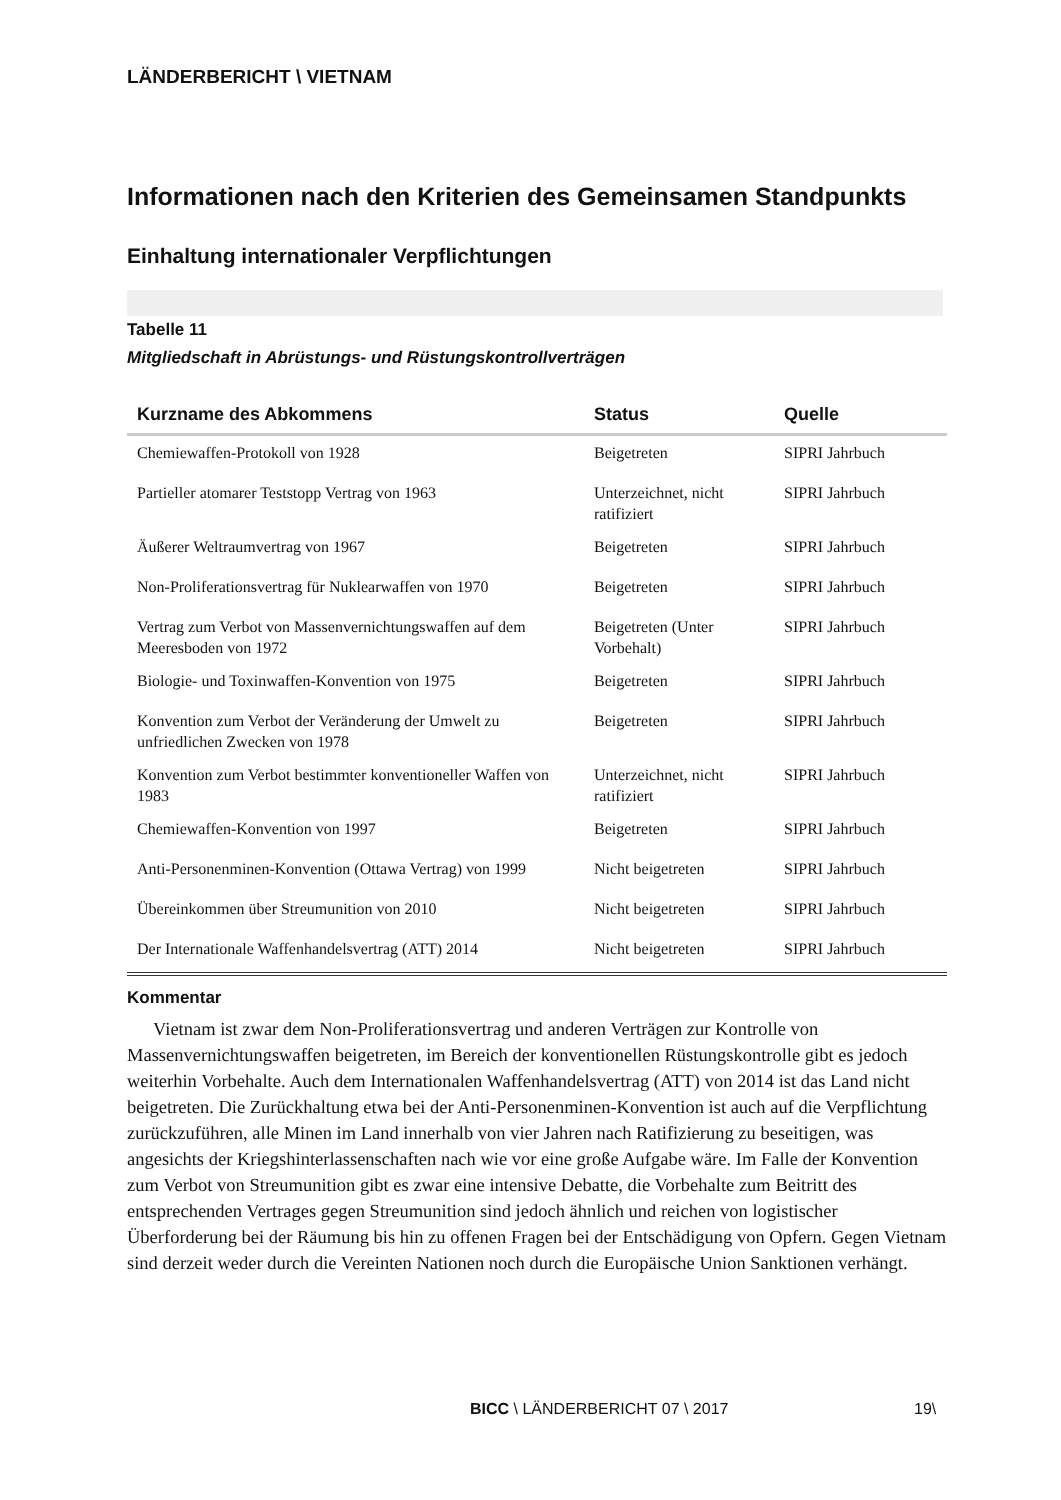LÄNDERBERICHT \ VIETNAM
Informationen nach den Kriterien des Gemeinsamen Standpunkts
Einhaltung internationaler Verpflichtungen
Tabelle 11
Mitgliedschaft in Abrüstungs- und Rüstungskontrollverträgen
| Kurzname des Abkommens | Status | Quelle |
| --- | --- | --- |
| Chemiewaffen-Protokoll von 1928 | Beigetreten | SIPRI Jahrbuch |
| Partieller atomarer Teststopp Vertrag von 1963 | Unterzeichnet, nicht ratifiziert | SIPRI Jahrbuch |
| Äußerer Weltraumvertrag von 1967 | Beigetreten | SIPRI Jahrbuch |
| Non-Proliferationsvertrag für Nuklearwaffen von 1970 | Beigetreten | SIPRI Jahrbuch |
| Vertrag zum Verbot von Massenvernichtungswaffen auf dem Meeresboden von 1972 | Beigetreten (Unter Vorbehalt) | SIPRI Jahrbuch |
| Biologie- und Toxinwaffen-Konvention von 1975 | Beigetreten | SIPRI Jahrbuch |
| Konvention zum Verbot der Veränderung der Umwelt zu unfriedlichen Zwecken von 1978 | Beigetreten | SIPRI Jahrbuch |
| Konvention zum Verbot bestimmter konventioneller Waffen von 1983 | Unterzeichnet, nicht ratifiziert | SIPRI Jahrbuch |
| Chemiewaffen-Konvention von 1997 | Beigetreten | SIPRI Jahrbuch |
| Anti-Personenminen-Konvention (Ottawa Vertrag) von 1999 | Nicht beigetreten | SIPRI Jahrbuch |
| Übereinkommen über Streumunition von 2010 | Nicht beigetreten | SIPRI Jahrbuch |
| Der Internationale Waffenhandelsvertrag (ATT) 2014 | Nicht beigetreten | SIPRI Jahrbuch |
Kommentar
Vietnam ist zwar dem Non-Proliferationsvertrag und anderen Verträgen zur Kontrolle von Massenvernichtungswaffen beigetreten, im Bereich der konventionellen Rüstungskontrolle gibt es jedoch weiterhin Vorbehalte. Auch dem Internationalen Waffenhandelsvertrag (ATT) von 2014 ist das Land nicht beigetreten. Die Zurückhaltung etwa bei der Anti-Personenminen-Konvention ist auch auf die Verpflichtung zurückzuführen, alle Minen im Land innerhalb von vier Jahren nach Ratifizierung zu beseitigen, was angesichts der Kriegshinterlassenschaften nach wie vor eine große Aufgabe wäre. Im Falle der Konvention zum Verbot von Streumunition gibt es zwar eine intensive Debatte, die Vorbehalte zum Beitritt des entsprechenden Vertrages gegen Streumunition sind jedoch ähnlich und reichen von logistischer Überforderung bei der Räumung bis hin zu offenen Fragen bei der Entschädigung von Opfern. Gegen Vietnam sind derzeit weder durch die Vereinten Nationen noch durch die Europäische Union Sanktionen verhängt.
BICC \ LÄNDERBERICHT 07 \ 2017 19\